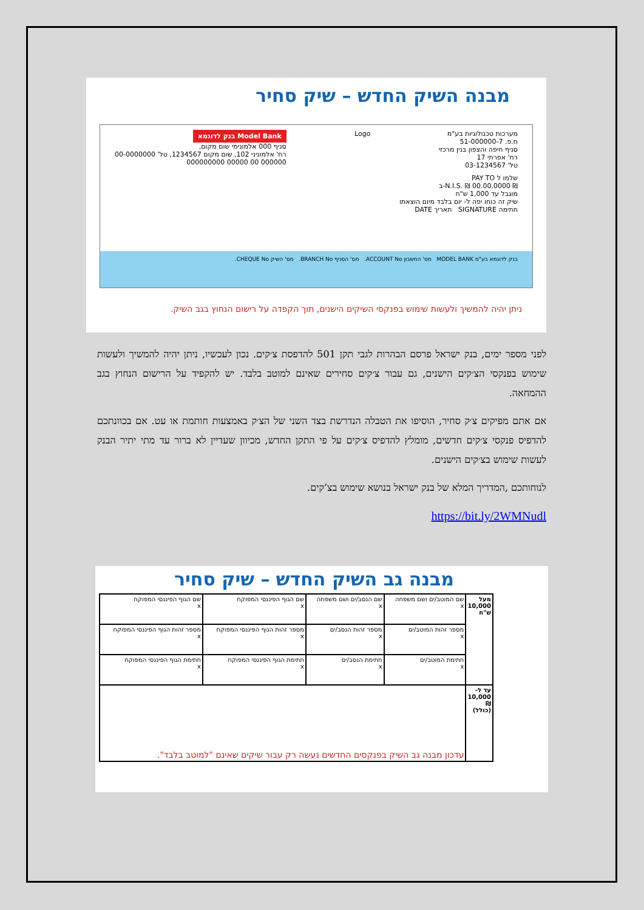מבנה השיק החדש – שיק סחיר
מערכות טכנולוגיות בע"מ
ח.פ. 51-000000-7
סניף חיפה והצפון בנין מרכזי
רח' אפרתי 17
טל' 03-1234567
Logo
בנק לדוגמא Model Bank
סניף 000 אלמונימי שום מקום,
רח' אלמוניני 102, שום מקום 1234567, טל' 00-0000000
000000 00 00000 000000000
שלמו ל PAY TO
₪ N.I.S. ₪ 00.00.0000-ב
מוגבל עד 1,000 ש"ח
שיק זה כוחו יפה ל- יום בלבד מיום הוצאתו
חתימה SIGNATURE תאריך DATE
בנק לדוגמא בע"מ MODEL BANK מס' החשבון ACCOUNT No. מס' הסניף BRANCH No. מס' השיק CHEQUE No.
ניתן יהיה להמשיך ולעשות שימוש בפנקסי השיקים הישנים, תוך הקפדה על רישום הנחוץ בגב השיק.
לפני מספר ימים, בנק ישראל פרסם הבהרות לגבי תקן 501 להדפסת צ׳קים. נכון לעכשיו, ניתן יהיה להמשיך ולעשות שימוש בפנקסי הצ׳קים הישנים, גם עבור צ׳קים סחירים שאינם למוטב בלבד. יש להקפיד על הרישום הנחוץ בגב ההמחאה.
אם אתם מפיקים צ׳ק סחיר, הוסיפו את הטבלה הנדרשת בצד השני של הצ׳ק באמצעות חותמת או עט. אם בכוונתכם להדפיס פנקסי צ׳קים חדשים, מומלץ להדפיס צ׳קים על פי התקן החדש, מכיוון שעדיין לא ברור עד מתי יתיר הבנק לעשות שימוש בצ׳קים הישנים.
לנוחותכם ,המדריך המלא של בנק ישראל בנושא שימוש בצ’קים.
https://bit.ly/2WMNudl
מבנה גב השיק החדש – שיק סחיר
| מעל 10,000 ש"ח | שם המוטב/ים ושם משפחה x | שם הנסב/ים ושם משפחה x | שם הגוף הפיננסי המפוקח x | שם הגוף הפיננסי המפוקח x |
| | מספר זהות המוטב/ים x | מספר זהות הנסב/ים x | מספר זהות הגוף הפיננסי המפוקח x | מספר זהות הגוף הפיננסי המפוקח x |
| | חתימת המוטב/ים x | חתימת הנסב/ים x | חתימת הגוף הפיננסי המפוקח x | חתימת הגוף הפיננסי המפוקח x |
| עד ל- 10,000 ₪ (כולל) | עדכון מבנה גב השיק בפנקסים החדשים נעשה רק עבור שיקים שאינם "למוטב בלבד". | | | |